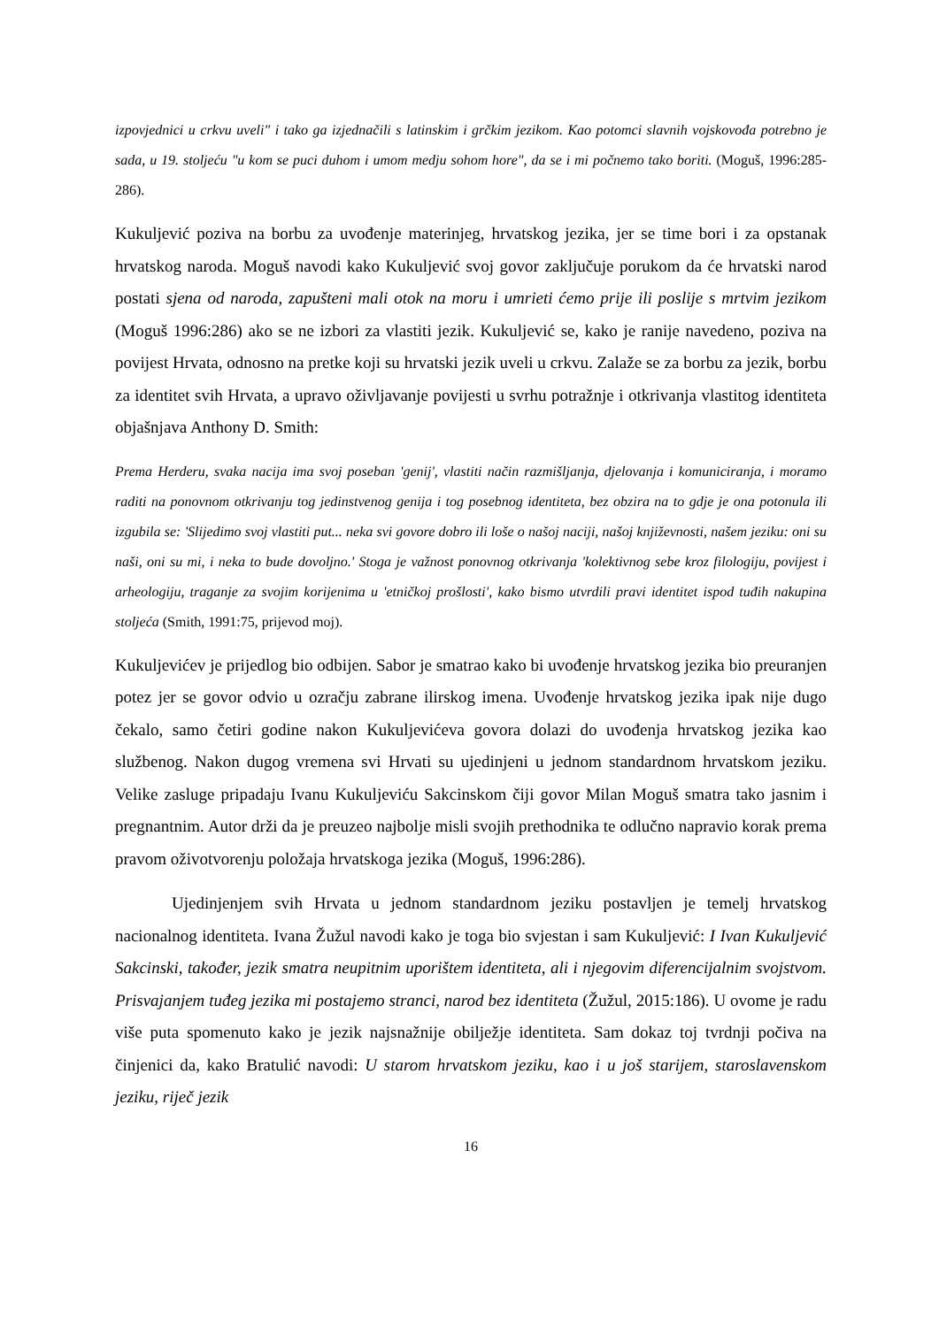izpovjednici u crkvu uveli" i tako ga izjednačili s latinskim i grčkim jezikom. Kao potomci slavnih vojskovođa potrebno je sada, u 19. stoljeću "u kom se puci duhom i umom medju sohom hore", da se i mi počnemo tako boriti. (Moguš, 1996:285-286).
Kukuljević poziva na borbu za uvođenje materinjeg, hrvatskog jezika, jer se time bori i za opstanak hrvatskog naroda. Moguš navodi kako Kukuljević svoj govor zaključuje porukom da će hrvatski narod postati sjena od naroda, zapušteni mali otok na moru i umrieti ćemo prije ili poslije s mrtvim jezikom (Moguš 1996:286) ako se ne izbori za vlastiti jezik. Kukuljević se, kako je ranije navedeno, poziva na povijest Hrvata, odnosno na pretke koji su hrvatski jezik uveli u crkvu. Zalaže se za borbu za jezik, borbu za identitet svih Hrvata, a upravo oživljavanje povijesti u svrhu potražnje i otkrivanja vlastitog identiteta objašnjava Anthony D. Smith:
Prema Herderu, svaka nacija ima svoj poseban 'genij', vlastiti način razmišljanja, djelovanja i komuniciranja, i moramo raditi na ponovnom otkrivanju tog jedinstvenog genija i tog posebnog identiteta, bez obzira na to gdje je ona potonula ili izgubila se: 'Slijedimo svoj vlastiti put... neka svi govore dobro ili loše o našoj naciji, našoj književnosti, našem jeziku: oni su naši, oni su mi, i neka to bude dovoljno.' Stoga je važnost ponovnog otkrivanja 'kolektivnog sebe kroz filologiju, povijest i arheologiju, traganje za svojim korijenima u 'etničkoj prošlosti', kako bismo utvrdili pravi identitet ispod tuđih nakupina stoljeća (Smith, 1991:75, prijevod moj).
Kukuljevićev je prijedlog bio odbijen. Sabor je smatrao kako bi uvođenje hrvatskog jezika bio preuranjen potez jer se govor odvio u ozračju zabrane ilirskog imena. Uvođenje hrvatskog jezika ipak nije dugo čekalo, samo četiri godine nakon Kukuljevićeva govora dolazi do uvođenja hrvatskog jezika kao službenog. Nakon dugog vremena svi Hrvati su ujedinjeni u jednom standardnom hrvatskom jeziku. Velike zasluge pripadaju Ivanu Kukuljeviću Sakcinskom čiji govor Milan Moguš smatra tako jasnim i pregnantnim. Autor drži da je preuzeo najbolje misli svojih prethodnika te odlučno napravio korak prema pravom oživotvorenju položaja hrvatskoga jezika (Moguš, 1996:286).
Ujedinjenjem svih Hrvata u jednom standardnom jeziku postavljen je temelj hrvatskog nacionalnog identiteta. Ivana Žužul navodi kako je toga bio svjestan i sam Kukuljević: I Ivan Kukuljević Sakcinski, također, jezik smatra neupitnim uporištem identiteta, ali i njegovim diferencijalnim svojstvom. Prisvajanjem tuđeg jezika mi postajemo stranci, narod bez identiteta (Žužul, 2015:186). U ovome je radu više puta spomenuto kako je jezik najsnažnije obilježje identiteta. Sam dokaz toj tvrdnji počiva na činjenici da, kako Bratulić navodi: U starom hrvatskom jeziku, kao i u još starijem, staroslavenskom jeziku, riječ jezik
16